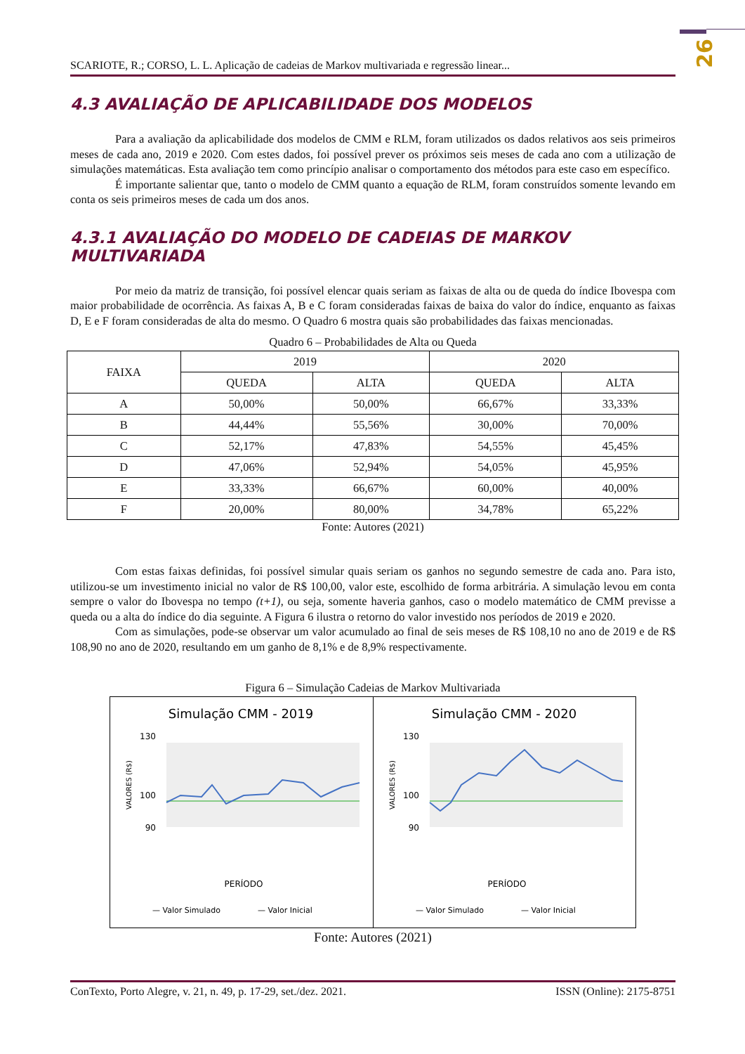26
SCARIOTE, R.; CORSO, L. L. Aplicação de cadeias de Markov multivariada e regressão linear...
4.3 AVALIAÇÃO DE APLICABILIDADE DOS MODELOS
Para a avaliação da aplicabilidade dos modelos de CMM e RLM, foram utilizados os dados relativos aos seis primeiros meses de cada ano, 2019 e 2020. Com estes dados, foi possível prever os próximos seis meses de cada ano com a utilização de simulações matemáticas. Esta avaliação tem como princípio analisar o comportamento dos métodos para este caso em específico.
É importante salientar que, tanto o modelo de CMM quanto a equação de RLM, foram construídos somente levando em conta os seis primeiros meses de cada um dos anos.
4.3.1 AVALIAÇÃO DO MODELO DE CADEIAS DE MARKOV MULTIVARIADA
Por meio da matriz de transição, foi possível elencar quais seriam as faixas de alta ou de queda do índice Ibovespa com maior probabilidade de ocorrência. As faixas A, B e C foram consideradas faixas de baixa do valor do índice, enquanto as faixas D, E e F foram consideradas de alta do mesmo. O Quadro 6 mostra quais são probabilidades das faixas mencionadas.
Quadro 6 – Probabilidades de Alta ou Queda
| FAIXA | 2019 | | 2020 | |
| --- | --- | --- | --- | --- |
| | QUEDA | ALTA | QUEDA | ALTA |
| A | 50,00% | 50,00% | 66,67% | 33,33% |
| B | 44,44% | 55,56% | 30,00% | 70,00% |
| C | 52,17% | 47,83% | 54,55% | 45,45% |
| D | 47,06% | 52,94% | 54,05% | 45,95% |
| E | 33,33% | 66,67% | 60,00% | 40,00% |
| F | 20,00% | 80,00% | 34,78% | 65,22% |
Fonte: Autores (2021)
Com estas faixas definidas, foi possível simular quais seriam os ganhos no segundo semestre de cada ano. Para isto, utilizou-se um investimento inicial no valor de R$ 100,00, valor este, escolhido de forma arbitrária. A simulação levou em conta sempre o valor do Ibovespa no tempo (t+1), ou seja, somente haveria ganhos, caso o modelo matemático de CMM previsse a queda ou a alta do índice do dia seguinte. A Figura 6 ilustra o retorno do valor investido nos períodos de 2019 e 2020.
Com as simulações, pode-se observar um valor acumulado ao final de seis meses de R$ 108,10 no ano de 2019 e de R$ 108,90 no ano de 2020, resultando em um ganho de 8,1% e de 8,9% respectivamente.
Figura 6 – Simulação Cadeias de Markov Multivariada
Simulação CMM - 2019
130
90
100
VALORES (R$)
PERÍODO
— Valor Simulado
— Valor Inicial
Simulação CMM - 2020
130
90
100
VALORES (R$)
PERÍODO
— Valor Simulado
— Valor Inicial
Fonte: Autores (2021)
ConTexto, Porto Alegre, v. 21, n. 49, p. 17-29, set./dez. 2021. ISSN (Online): 2175-8751